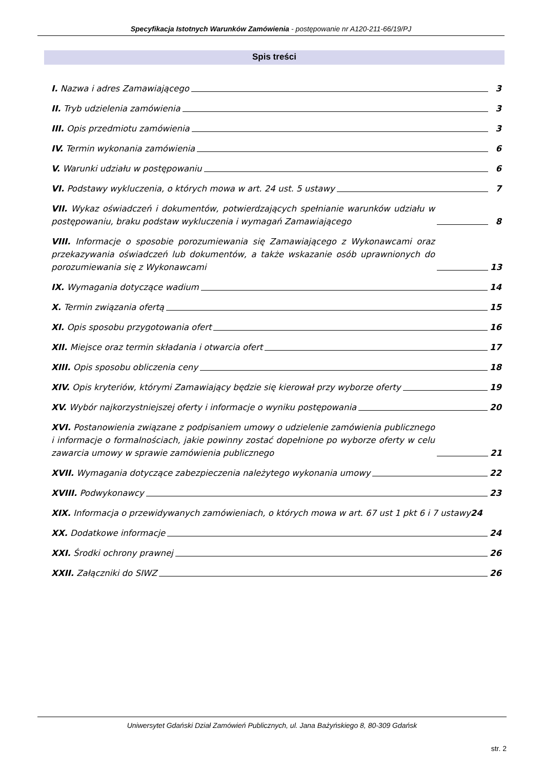Specyfikacja Istotnych Warunków Zamówienia - postępowanie nr A120-211-66/19/PJ
Spis treści
I. Nazwa i adres Zamawiającego 3
II. Tryb udzielenia zamówienia 3
III. Opis przedmiotu zamówienia 3
IV. Termin wykonania zamówienia 6
V. Warunki udziału w postępowaniu 6
VI. Podstawy wykluczenia, o których mowa w art. 24 ust. 5 ustawy 7
VII. Wykaz oświadczeń i dokumentów, potwierdzających spełnianie warunków udziału w postępowaniu, braku podstaw wykluczenia i wymagań Zamawiającego 8
VIII. Informacje o sposobie porozumiewania się Zamawiającego z Wykonawcami oraz przekazywania oświadczeń lub dokumentów, a także wskazanie osób uprawnionych do porozumiewania się z Wykonawcami 13
IX. Wymagania dotyczące wadium 14
X. Termin związania ofertą 15
XI. Opis sposobu przygotowania ofert 16
XII. Miejsce oraz termin składania i otwarcia ofert 17
XIII. Opis sposobu obliczenia ceny 18
XIV. Opis kryteriów, którymi Zamawiający będzie się kierował przy wyborze oferty 19
XV. Wybór najkorzystniejszej oferty i informacje o wyniku postępowania 20
XVI. Postanowienia związane z podpisaniem umowy o udzielenie zamówienia publicznego i informacje o formalnościach, jakie powinny zostać dopełnione po wyborze oferty w celu zawarcia umowy w sprawie zamówienia publicznego 21
XVII. Wymagania dotyczące zabezpieczenia należytego wykonania umowy 22
XVIII. Podwykonawcy 23
XIX. Informacja o przewidywanych zamówieniach, o których mowa w art. 67 ust 1 pkt 6 i 7 ustawy 24
XX. Dodatkowe informacje 24
XXI. Środki ochrony prawnej 26
XXII. Załączniki do SIWZ 26
Uniwersytet Gdański Dział Zamówień Publicznych, ul. Jana Bażyńskiego 8, 80-309 Gdańsk
str. 2